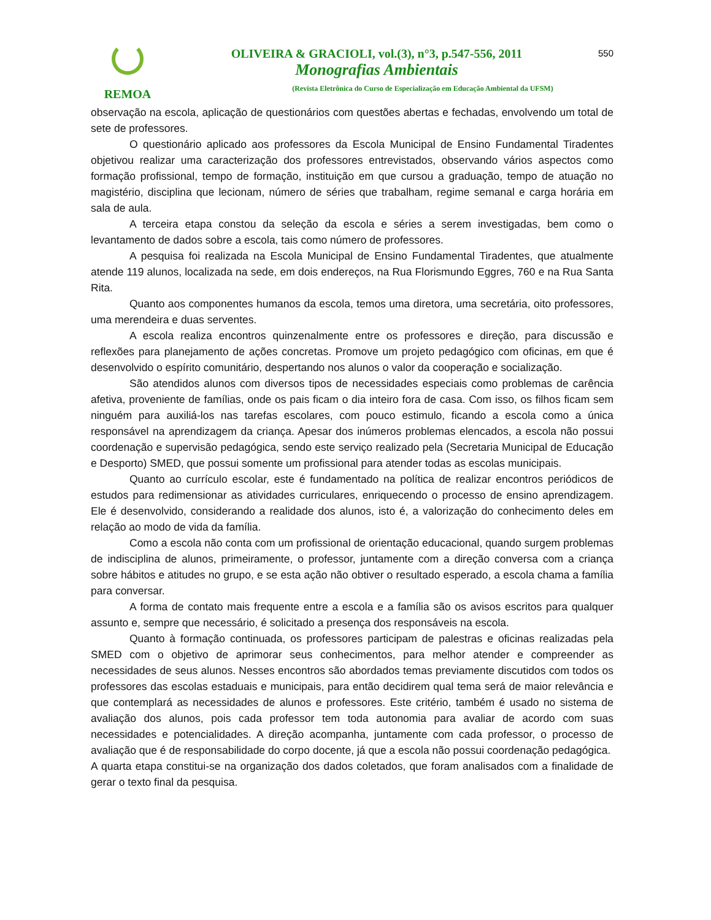REMOA
OLIVEIRA & GRACIOLI, vol.(3), n°3, p.547-556, 2011
Monografias Ambientais
(Revista Eletrônica do Curso de Especialização em Educação Ambiental da UFSM)
550
observação na escola, aplicação de questionários com questões abertas e fechadas, envolvendo um total de sete de professores.
O questionário aplicado aos professores da Escola Municipal de Ensino Fundamental Tiradentes objetivou realizar uma caracterização dos professores entrevistados, observando vários aspectos como formação profissional, tempo de formação, instituição em que cursou a graduação, tempo de atuação no magistério, disciplina que lecionam, número de séries que trabalham, regime semanal e carga horária em sala de aula.
A terceira etapa constou da seleção da escola e séries a serem investigadas, bem como o levantamento de dados sobre a escola, tais como número de professores.
A pesquisa foi realizada na Escola Municipal de Ensino Fundamental Tiradentes, que atualmente atende 119 alunos, localizada na sede, em dois endereços, na Rua Florismundo Eggres, 760 e na Rua Santa Rita.
Quanto aos componentes humanos da escola, temos uma diretora, uma secretária, oito professores, uma merendeira e duas serventes.
A escola realiza encontros quinzenalmente entre os professores e direção, para discussão e reflexões para planejamento de ações concretas. Promove um projeto pedagógico com oficinas, em que é desenvolvido o espírito comunitário, despertando nos alunos o valor da cooperação e socialização.
São atendidos alunos com diversos tipos de necessidades especiais como problemas de carência afetiva, proveniente de famílias, onde os pais ficam o dia inteiro fora de casa. Com isso, os filhos ficam sem ninguém para auxiliá-los nas tarefas escolares, com pouco estimulo, ficando a escola como a única responsável na aprendizagem da criança. Apesar dos inúmeros problemas elencados, a escola não possui coordenação e supervisão pedagógica, sendo este serviço realizado pela (Secretaria Municipal de Educação e Desporto) SMED, que possui somente um profissional para atender todas as escolas municipais.
Quanto ao currículo escolar, este é fundamentado na política de realizar encontros periódicos de estudos para redimensionar as atividades curriculares, enriquecendo o processo de ensino aprendizagem. Ele é desenvolvido, considerando a realidade dos alunos, isto é, a valorização do conhecimento deles em relação ao modo de vida da família.
Como a escola não conta com um profissional de orientação educacional, quando surgem problemas de indisciplina de alunos, primeiramente, o professor, juntamente com a direção conversa com a criança sobre hábitos e atitudes no grupo, e se esta ação não obtiver o resultado esperado, a escola chama a família para conversar.
A forma de contato mais frequente entre a escola e a família são os avisos escritos para qualquer assunto e, sempre que necessário, é solicitado a presença dos responsáveis na escola.
Quanto à formação continuada, os professores participam de palestras e oficinas realizadas pela SMED com o objetivo de aprimorar seus conhecimentos, para melhor atender e compreender as necessidades de seus alunos. Nesses encontros são abordados temas previamente discutidos com todos os professores das escolas estaduais e municipais, para então decidirem qual tema será de maior relevância e que contemplará as necessidades de alunos e professores. Este critério, também é usado no sistema de avaliação dos alunos, pois cada professor tem toda autonomia para avaliar de acordo com suas necessidades e potencialidades. A direção acompanha, juntamente com cada professor, o processo de avaliação que é de responsabilidade do corpo docente, já que a escola não possui coordenação pedagógica.
A quarta etapa constitui-se na organização dos dados coletados, que foram analisados com a finalidade de gerar o texto final da pesquisa.